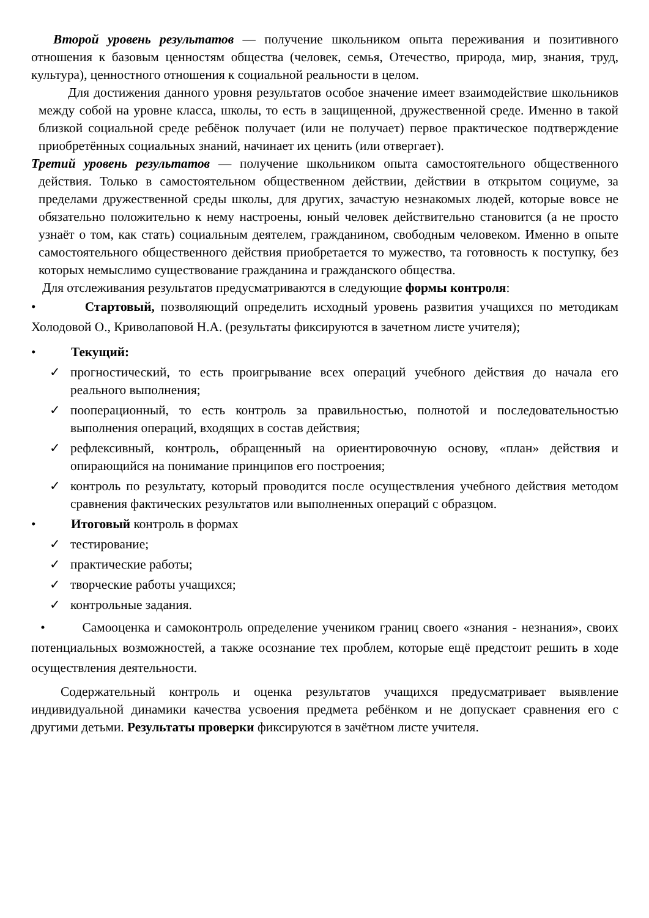Второй уровень результатов — получение школьником опыта переживания и позитивного отношения к базовым ценностям общества (человек, семья, Отечество, природа, мир, знания, труд, культура), ценностного отношения к социальной реальности в целом.
Для достижения данного уровня результатов особое значение имеет взаимодействие школьников между собой на уровне класса, школы, то есть в защищенной, дружественной среде. Именно в такой близкой социальной среде ребёнок получает (или не получает) первое практическое подтверждение приобретённых социальных знаний, начинает их ценить (или отвергает).
Третий уровень результатов — получение школьником опыта самостоятельного общественного действия. Только в самостоятельном общественном действии, действии в открытом социуме, за пределами дружественной среды школы, для других, зачастую незнакомых людей, которые вовсе не обязательно положительно к нему настроены, юный человек действительно становится (а не просто узнаёт о том, как стать) социальным деятелем, гражданином, свободным человеком. Именно в опыте самостоятельного общественного действия приобретается то мужество, та готовность к поступку, без которых немыслимо существование гражданина и гражданского общества.
Для отслеживания результатов предусматриваются в следующие формы контроля:
• Стартовый, позволяющий определить исходный уровень развития учащихся по методикам Холодовой О., Криволаповой Н.А. (результаты фиксируются в зачетном листе учителя);
• Текущий:
✓ прогностический, то есть проигрывание всех операций учебного действия до начала его реального выполнения;
✓ пооперационный, то есть контроль за правильностью, полнотой и последовательностью выполнения операций, входящих в состав действия;
✓ рефлексивный, контроль, обращенный на ориентировочную основу, «план» действия и опирающийся на понимание принципов его построения;
✓ контроль по результату, который проводится после осуществления учебного действия методом сравнения фактических результатов или выполненных операций с образцом.
• Итоговый контроль в формах
✓ тестирование;
✓ практические работы;
✓ творческие работы учащихся;
✓ контрольные задания.
• Самооценка и самоконтроль определение учеником границ своего «знания - незнания», своих потенциальных возможностей, а также осознание тех проблем, которые ещё предстоит решить в ходе осуществления деятельности.
Содержательный контроль и оценка результатов учащихся предусматривает выявление индивидуальной динамики качества усвоения предмета ребёнком и не допускает сравнения его с другими детьми. Результаты проверки фиксируются в зачётном листе учителя.